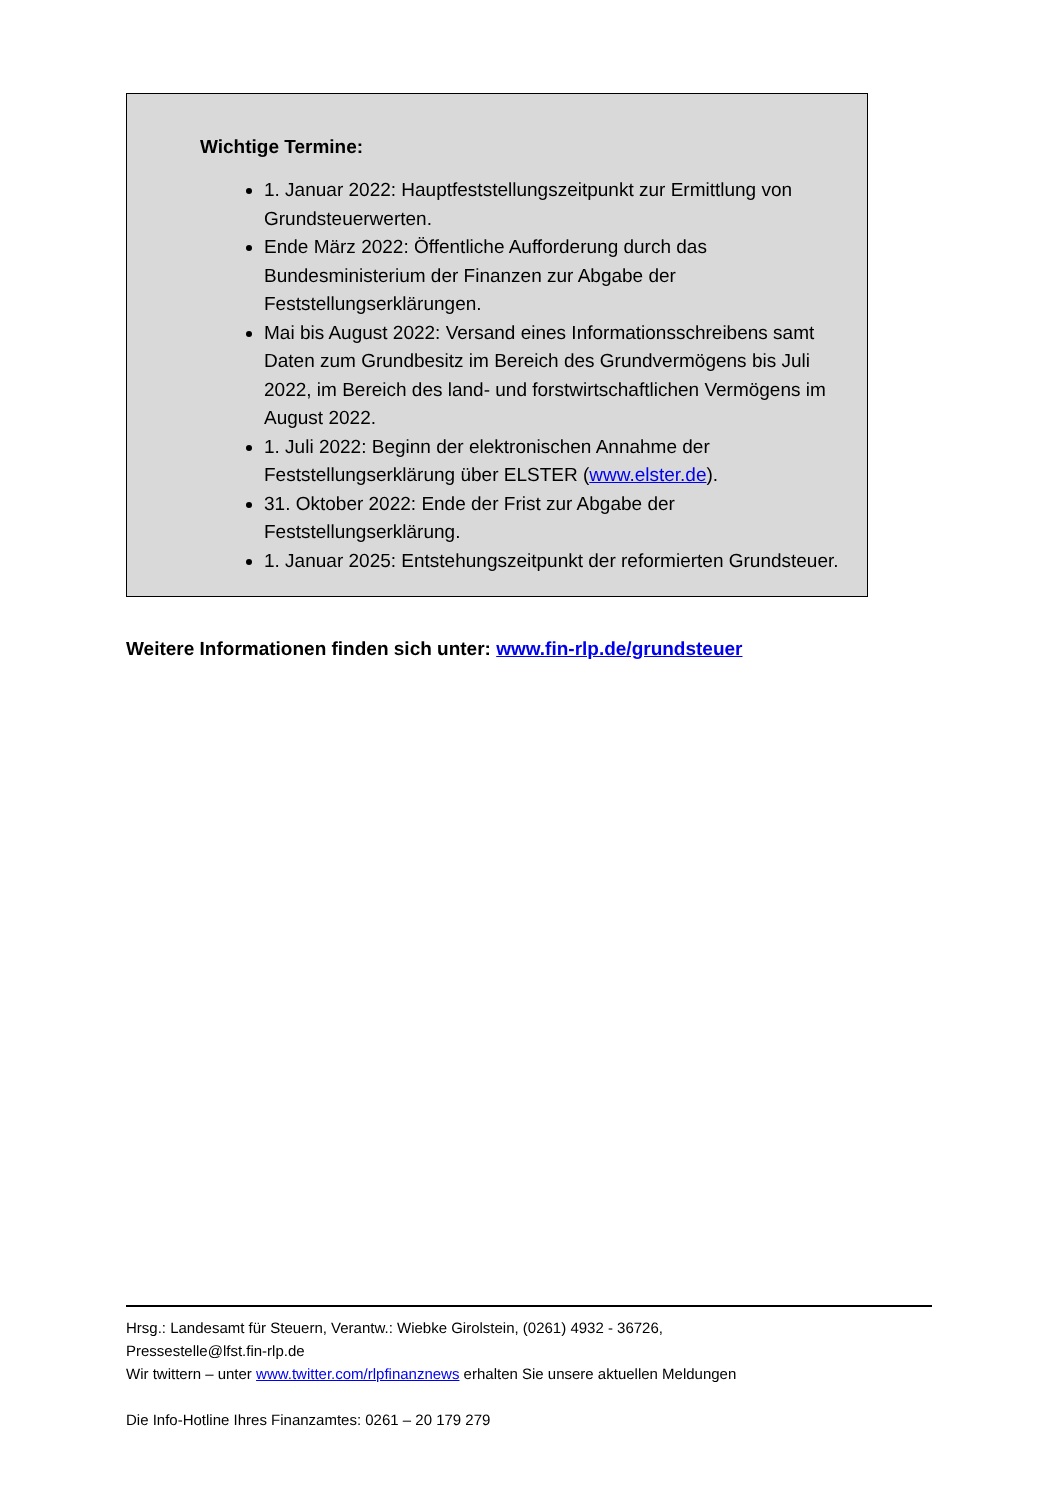Wichtige Termine:
1. Januar 2022: Hauptfeststellungszeitpunkt zur Ermittlung von Grundsteuerwerten.
Ende März 2022: Öffentliche Aufforderung durch das Bundesministerium der Finanzen zur Abgabe der Feststellungserklärungen.
Mai bis August 2022: Versand eines Informationsschreibens samt Daten zum Grundbesitz im Bereich des Grundvermögens bis Juli 2022, im Bereich des land- und forstwirtschaftlichen Vermögens im August 2022.
1. Juli 2022: Beginn der elektronischen Annahme der Feststellungserklärung über ELSTER (www.elster.de).
31. Oktober 2022: Ende der Frist zur Abgabe der Feststellungserklärung.
1. Januar 2025: Entstehungszeitpunkt der reformierten Grundsteuer.
Weitere Informationen finden sich unter: www.fin-rlp.de/grundsteuer
Hrsg.: Landesamt für Steuern, Verantw.: Wiebke Girolstein, (0261) 4932 - 36726,
Pressestelle@lfst.fin-rlp.de
Wir twittern – unter www.twitter.com/rlpfinanznews erhalten Sie unsere aktuellen Meldungen
Die Info-Hotline Ihres Finanzamtes: 0261 – 20 179 279